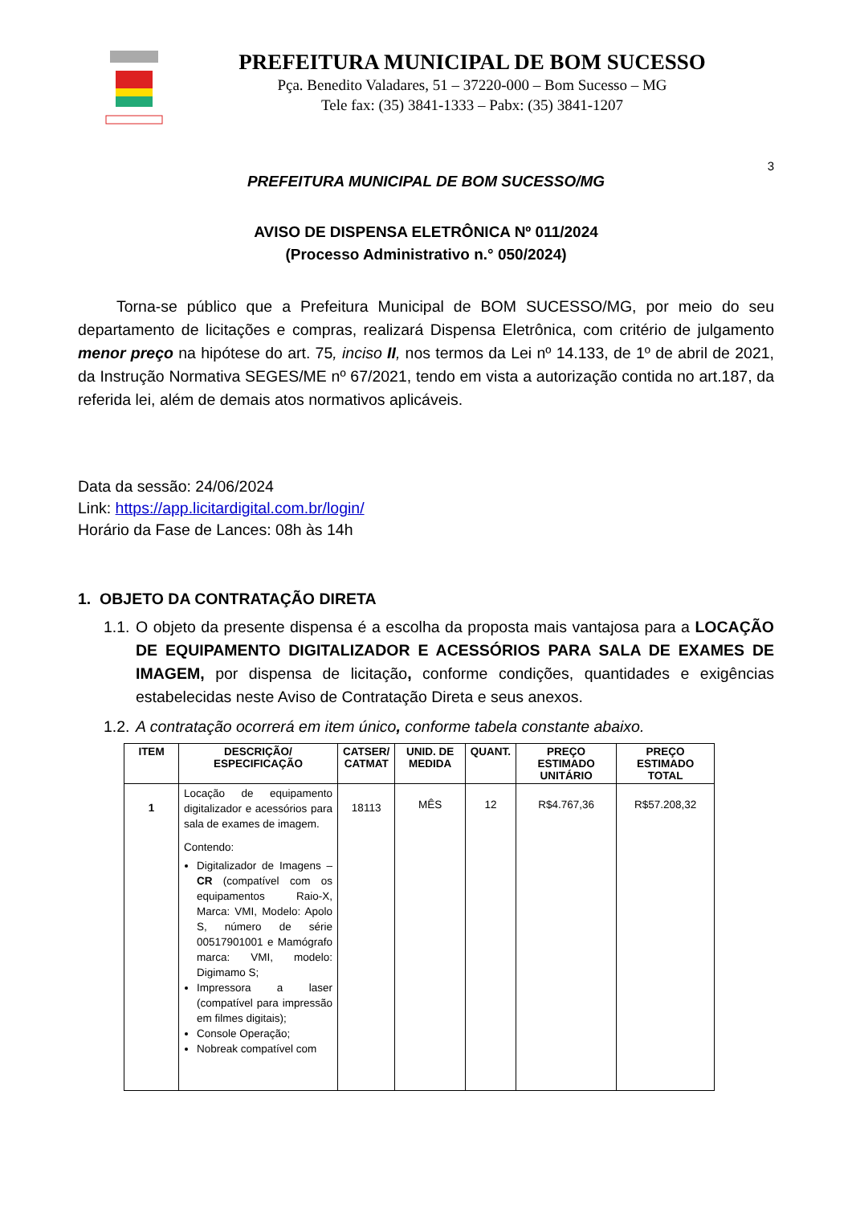PREFEITURA MUNICIPAL DE BOM SUCESSO
Pça. Benedito Valadares, 51 – 37220-000 – Bom Sucesso – MG
Tele fax: (35) 3841-1333 – Pabx: (35) 3841-1207
3
PREFEITURA MUNICIPAL DE BOM SUCESSO/MG
AVISO DE DISPENSA ELETRÔNICA Nº 011/2024
(Processo Administrativo n.° 050/2024)
Torna-se público que a Prefeitura Municipal de BOM SUCESSO/MG, por meio do seu departamento de licitações e compras, realizará Dispensa Eletrônica, com critério de julgamento menor preço na hipótese do art. 75, inciso II, nos termos da Lei nº 14.133, de 1º de abril de 2021, da Instrução Normativa SEGES/ME nº 67/2021, tendo em vista a autorização contida no art.187, da referida lei, além de demais atos normativos aplicáveis.
Data da sessão: 24/06/2024
Link: https://app.licitardigital.com.br/login/
Horário da Fase de Lances: 08h às 14h
1. OBJETO DA CONTRATAÇÃO DIRETA
1.1.
O objeto da presente dispensa é a escolha da proposta mais vantajosa para a LOCAÇÃO DE EQUIPAMENTO DIGITALIZADOR E ACESSÓRIOS PARA SALA DE EXAMES DE IMAGEM, por dispensa de licitação, conforme condições, quantidades e exigências estabelecidas neste Aviso de Contratação Direta e seus anexos.
1.2.
A contratação ocorrerá em item único, conforme tabela constante abaixo.
| ITEM | DESCRIÇÃO/ ESPECIFICAÇÃO | CATSER/ CATMAT | UNID. DE MEDIDA | QUANT. | PREÇO ESTIMADO UNITÁRIO | PREÇO ESTIMADO TOTAL |
| --- | --- | --- | --- | --- | --- | --- |
| 1 | Locação de equipamento digitalizador e acessórios para sala de exames de imagem. Contendo: Digitalizador de Imagens – CR (compatível com os equipamentos Raio-X, Marca: VMI, Modelo: Apolo S, número de série 00517901001 e Mamógrafo marca: VMI, modelo: Digimamo S; Impressora a laser (compatível para impressão em filmes digitais); Console Operação; Nobreak compatível com | 18113 | MÊS | 12 | R$4.767,36 | R$57.208,32 |